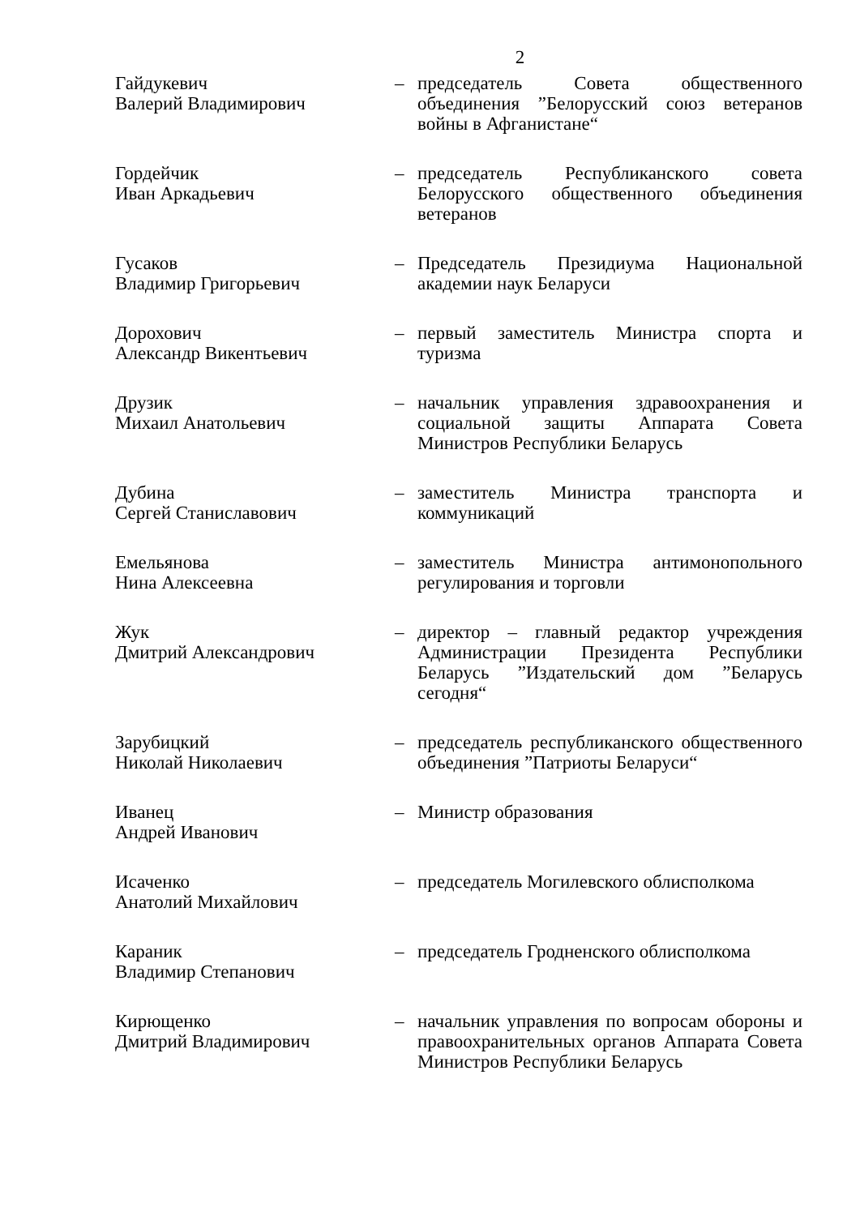2
Гайдукевич
Валерий Владимирович
– председатель Совета общественного объединения ”Белорусский союз ветеранов войны в Афганистане“
Гордейчик
Иван Аркадьевич
– председатель Республиканского совета Белорусского общественного объединения ветеранов
Гусаков
Владимир Григорьевич
– Председатель Президиума Национальной академии наук Беларуси
Дорохович
Александр Викентьевич
– первый заместитель Министра спорта и туризма
Друзик
Михаил Анатольевич
– начальник управления здравоохранения и социальной защиты Аппарата Совета Министров Республики Беларусь
Дубина
Сергей Станиславович
– заместитель Министра транспорта и коммуникаций
Емельянова
Нина Алексеевна
– заместитель Министра антимонопольного регулирования и торговли
Жук
Дмитрий Александрович
– директор – главный редактор учреждения Администрации Президента Республики Беларусь ”Издательский дом ”Беларусь сегодня“
Зарубицкий
Николай Николаевич
– председатель республиканского общественного объединения ”Патриоты Беларуси“
Иванец
Андрей Иванович
– Министр образования
Исаченко
Анатолий Михайлович
– председатель Могилевского облисполкома
Караник
Владимир Степанович
– председатель Гродненского облисполкома
Кирющенко
Дмитрий Владимирович
– начальник управления по вопросам обороны и правоохранительных органов Аппарата Совета Министров Республики Беларусь